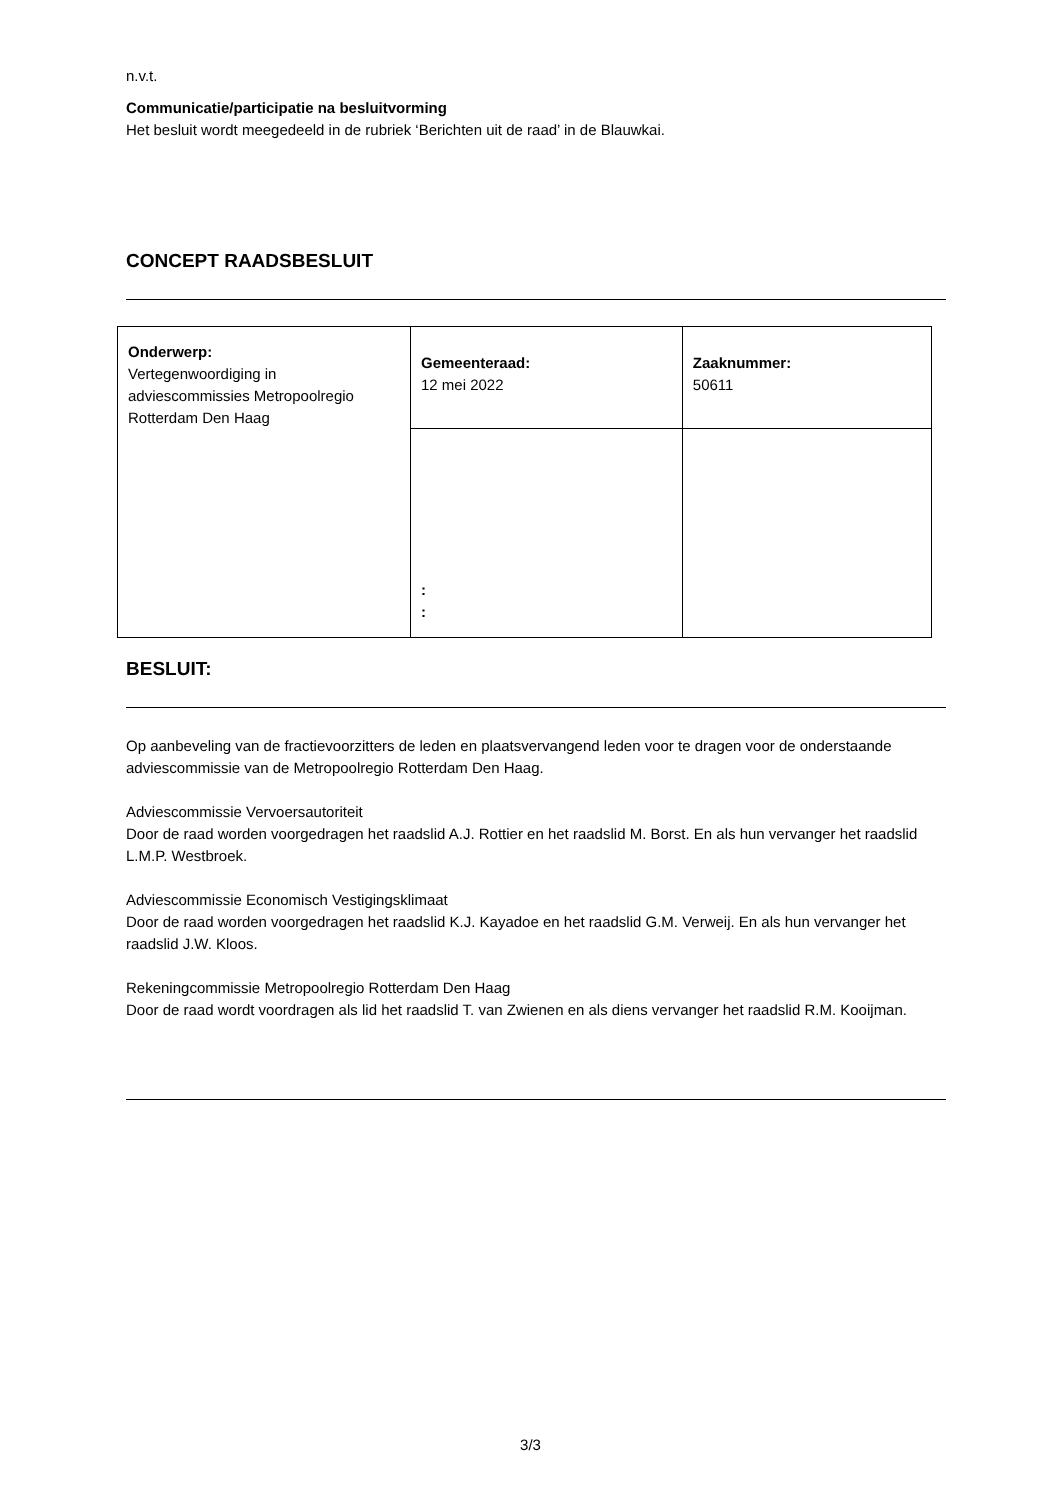n.v.t.
Communicatie/participatie na besluitvorming
Het besluit wordt meegedeeld in de rubriek ‘Berichten uit de raad’ in de Blauwkai.
CONCEPT RAADSBESLUIT
| Onderwerp: Vertegenwoordiging in adviescommissies Metropoolregio Rotterdam Den Haag | Gemeenteraad: 12 mei 2022 | Zaaknummer: 50611 |
| | : : | |
BESLUIT:
Op aanbeveling van de fractievoorzitters de leden en plaatsvervangend leden voor te dragen voor de onderstaande adviescommissie van de Metropoolregio Rotterdam Den Haag.
Adviescommissie Vervoersautoriteit
Door de raad worden voorgedragen het raadslid A.J. Rottier en het raadslid M. Borst. En als hun vervanger het raadslid L.M.P. Westbroek.
Adviescommissie Economisch Vestigingsklimaat
Door de raad worden voorgedragen het raadslid K.J. Kayadoe en het raadslid G.M. Verweij. En als hun vervanger het raadslid J.W. Kloos.
Rekeningcommissie Metropoolregio Rotterdam Den Haag
Door de raad wordt voordragen als lid het raadslid T. van Zwienen en als diens vervanger het raadslid R.M. Kooijman.
3/3